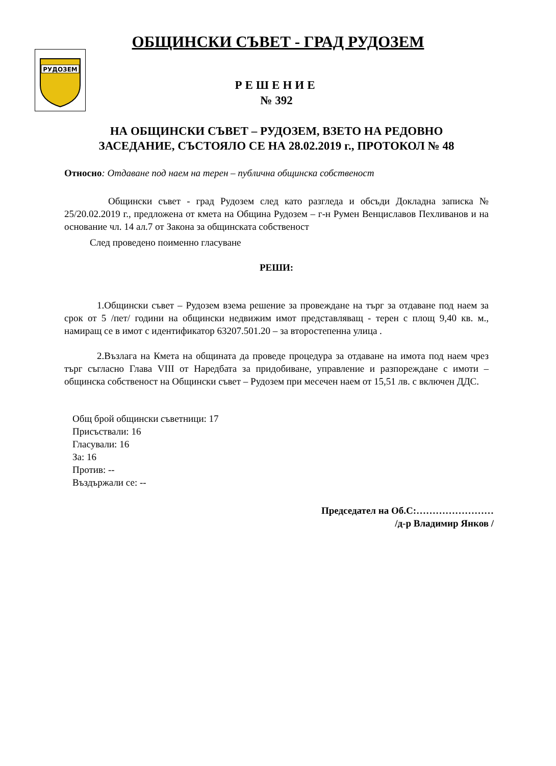ОБЩИНСКИ СЪВЕТ - ГРАД РУДОЗЕМ
РУДОЗЕМ
РЕШЕНИЕ
№ 392
НА ОБЩИНСКИ СЪВЕТ – РУДОЗЕМ, ВЗЕТО НА РЕДОВНО
ЗАСЕДАНИЕ, СЪСТОЯЛО СЕ НА 28.02.2019 г., ПРОТОКОЛ № 48
Относно: Отдаване под наем на терен – публична общинска собственост
Общински съвет - град Рудозем след като разгледа и обсъди Докладна записка № 25/20.02.2019 г., предложена от кмета на Община Рудозем – г-н Румен Венциславов Пехливанов и на основание чл. 14 ал.7 от Закона за общинската собственост
След проведено поименно гласуване
РЕШИ:
1.Общински съвет – Рудозем взема решение за провеждане на търг за отдаване под наем за срок от 5 /пет/ години на общински недвижим имот представляващ - терен с площ 9,40 кв. м., намиращ се в имот с идентификатор 63207.501.20 – за второстепенна улица .
2.Възлага на Кмета на общината да проведе процедура за отдаване на имота под наем чрез търг съгласно Глава VIII от Наредбата за придобиване, управление и разпореждане с имоти – общинска собственост на Общински съвет – Рудозем при месечен наем от 15,51 лв. с включен ДДС.
Общ брой общински съветници: 17
Присъствали: 16
Гласували: 16
За: 16
Против: --
Въздържали се: --
Председател на Об.С:……………………
/д-р Владимир Янков /